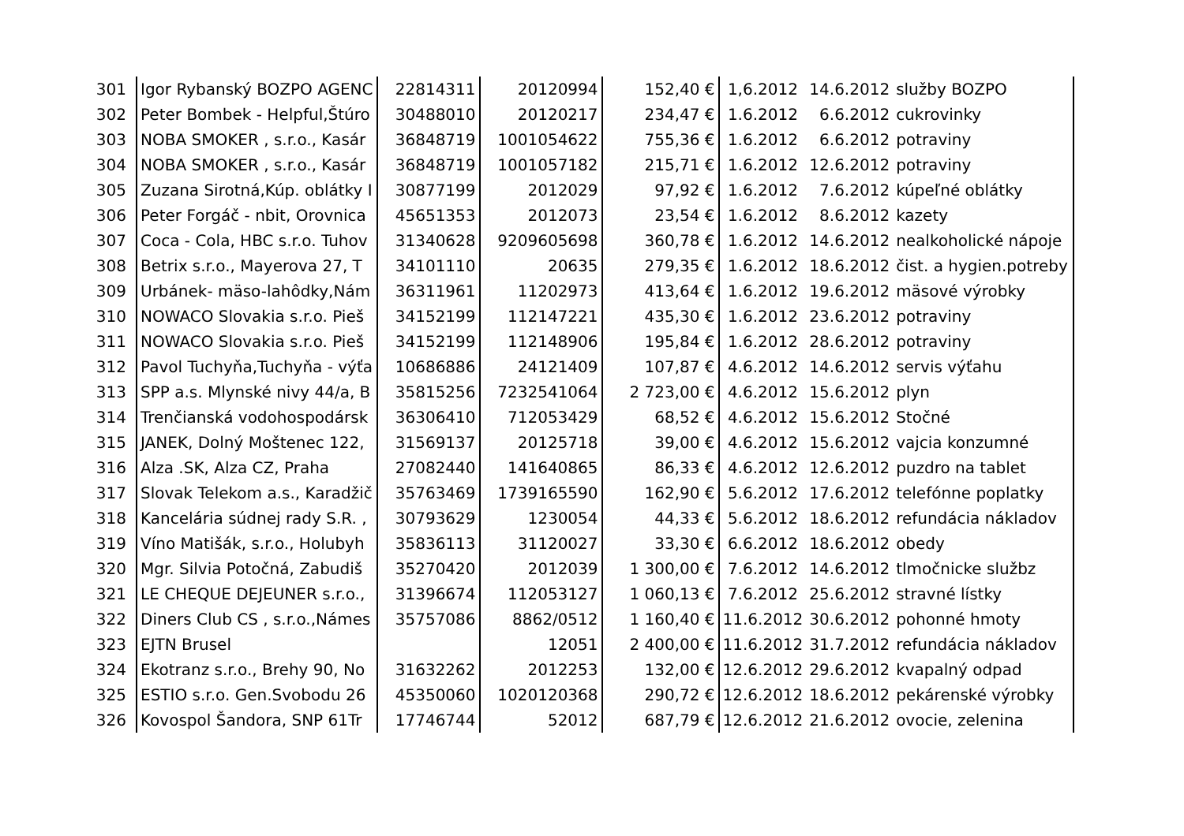| 301 | Igor Rybanský BOZPO AGENC | 22814311 | 20120994 | 152,40 € | 1,6.2012 | 14.6.2012 | služby BOZPO |
| 302 | Peter Bombek - Helpful,Štúro | 30488010 | 20120217 | 234,47 € | 1.6.2012 | 6.6.2012 | cukrovinky |
| 303 | NOBA SMOKER , s.r.o., Kasár | 36848719 | 1001054622 | 755,36 € | 1.6.2012 | 6.6.2012 | potraviny |
| 304 | NOBA SMOKER , s.r.o., Kasár | 36848719 | 1001057182 | 215,71 € | 1.6.2012 | 12.6.2012 | potraviny |
| 305 | Zuzana Sirotná,Kúp. oblátky I | 30877199 | 2012029 | 97,92 € | 1.6.2012 | 7.6.2012 | kúpeľné oblátky |
| 306 | Peter Forgáč - nbit, Orovnica | 45651353 | 2012073 | 23,54 € | 1.6.2012 | 8.6.2012 | kazety |
| 307 | Coca - Cola, HBC s.r.o. Tuhov | 31340628 | 9209605698 | 360,78 € | 1.6.2012 | 14.6.2012 | nealkoholické nápoje |
| 308 | Betrix s.r.o., Mayerova 27, T | 34101110 | 20635 | 279,35 € | 1.6.2012 | 18.6.2012 | čist. a hygien.potreby |
| 309 | Urbánek- mäso-lahôdky,Nám | 36311961 | 11202973 | 413,64 € | 1.6.2012 | 19.6.2012 | mäsové výrobky |
| 310 | NOWACO Slovakia s.r.o. Pieš | 34152199 | 112147221 | 435,30 € | 1.6.2012 | 23.6.2012 | potraviny |
| 311 | NOWACO Slovakia s.r.o. Pieš | 34152199 | 112148906 | 195,84 € | 1.6.2012 | 28.6.2012 | potraviny |
| 312 | Pavol Tuchyňa,Tuchyňa - výťa | 10686886 | 24121409 | 107,87 € | 4.6.2012 | 14.6.2012 | servis výťahu |
| 313 | SPP a.s. Mlynské nivy 44/a, B | 35815256 | 7232541064 | 2 723,00 € | 4.6.2012 | 15.6.2012 | plyn |
| 314 | Trenčianská vodohospodársk | 36306410 | 712053429 | 68,52 € | 4.6.2012 | 15.6.2012 | Stočné |
| 315 | JANEK, Dolný Moštenec 122, | 31569137 | 20125718 | 39,00 € | 4.6.2012 | 15.6.2012 | vajcia konzumné |
| 316 | Alza .SK, Alza CZ, Praha | 27082440 | 141640865 | 86,33 € | 4.6.2012 | 12.6.2012 | puzdro na tablet |
| 317 | Slovak Telekom a.s., Karadžič | 35763469 | 1739165590 | 162,90 € | 5.6.2012 | 17.6.2012 | telefónne poplatky |
| 318 | Kancelária súdnej rady S.R. , | 30793629 | 1230054 | 44,33 € | 5.6.2012 | 18.6.2012 | refundácia nákladov |
| 319 | Víno Matišák, s.r.o., Holubyh | 35836113 | 31120027 | 33,30 € | 6.6.2012 | 18.6.2012 | obedy |
| 320 | Mgr. Silvia Potočná, Zabudiš | 35270420 | 2012039 | 1 300,00 € | 7.6.2012 | 14.6.2012 | tlmočnicke službz |
| 321 | LE CHEQUE DEJEUNER s.r.o., | 31396674 | 112053127 | 1 060,13 € | 7.6.2012 | 25.6.2012 | stravné lístky |
| 322 | Diners Club CS , s.r.o.,Námes | 35757086 | 8862/0512 | 1 160,40 € | 11.6.2012 | 30.6.2012 | pohonné hmoty |
| 323 | EJTN Brusel | | 12051 | 2 400,00 € | 11.6.2012 | 31.7.2012 | refundácia nákladov |
| 324 | Ekotranz s.r.o., Brehy 90, No | 31632262 | 2012253 | 132,00 € | 12.6.2012 | 29.6.2012 | kvapalný odpad |
| 325 | ESTIO s.r.o. Gen.Svobodu 26 | 45350060 | 1020120368 | 290,72 € | 12.6.2012 | 18.6.2012 | pekárenské výrobky |
| 326 | Kovospol Šandora, SNP 61Tr | 17746744 | 52012 | 687,79 € | 12.6.2012 | 21.6.2012 | ovocie, zelenina |